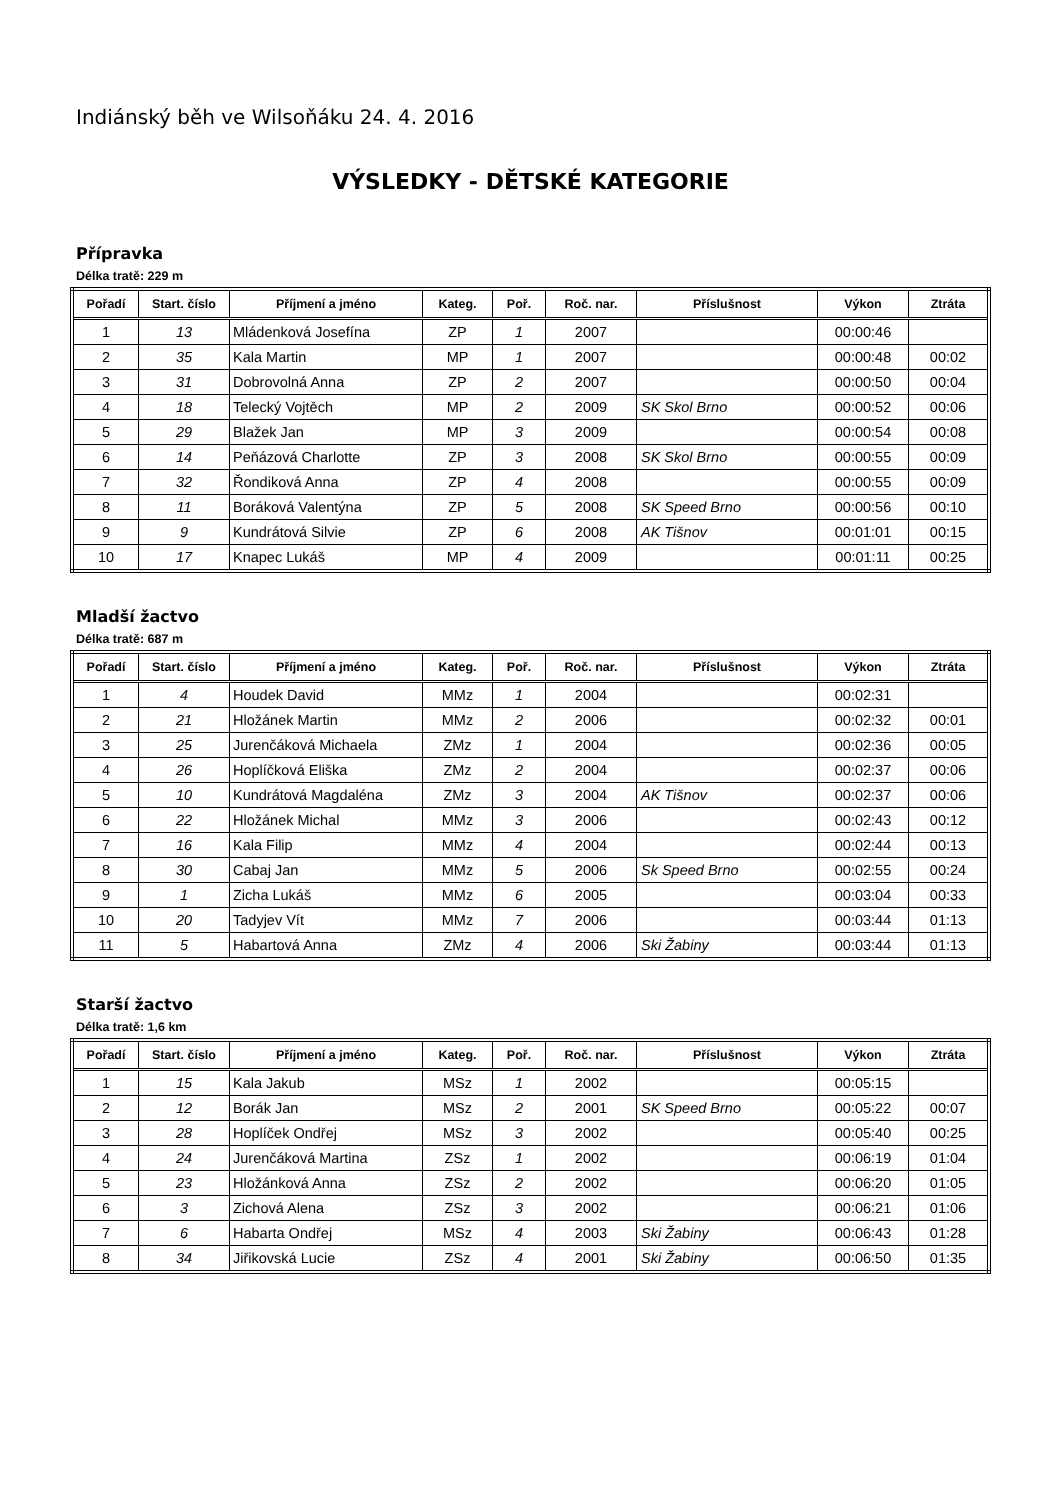Indiánský běh ve Wilsoňáku 24. 4. 2016
VÝSLEDKY - DĚTSKÉ KATEGORIE
Přípravka
Délka tratě: 229 m
| Pořadí | Start. číslo | Příjmení a jméno | Kateg. | Poř. | Roč. nar. | Příslušnost | Výkon | Ztráta |
| --- | --- | --- | --- | --- | --- | --- | --- | --- |
| 1 | 13 | Mládenková Josefína | ZP | 1 | 2007 | | 00:00:46 | |
| 2 | 35 | Kala Martin | MP | 1 | 2007 | | 00:00:48 | 00:02 |
| 3 | 31 | Dobrovolná Anna | ZP | 2 | 2007 | | 00:00:50 | 00:04 |
| 4 | 18 | Telecký Vojtěch | MP | 2 | 2009 | SK Skol Brno | 00:00:52 | 00:06 |
| 5 | 29 | Blažek Jan | MP | 3 | 2009 | | 00:00:54 | 00:08 |
| 6 | 14 | Peňázová Charlotte | ZP | 3 | 2008 | SK Skol Brno | 00:00:55 | 00:09 |
| 7 | 32 | Řondiková Anna | ZP | 4 | 2008 | | 00:00:55 | 00:09 |
| 8 | 11 | Boráková Valentýna | ZP | 5 | 2008 | SK Speed Brno | 00:00:56 | 00:10 |
| 9 | 9 | Kundrátová Silvie | ZP | 6 | 2008 | AK Tišnov | 00:01:01 | 00:15 |
| 10 | 17 | Knapec Lukáš | MP | 4 | 2009 | | 00:01:11 | 00:25 |
Mladší žactvo
Délka tratě: 687 m
| Pořadí | Start. číslo | Příjmení a jméno | Kateg. | Poř. | Roč. nar. | Příslušnost | Výkon | Ztráta |
| --- | --- | --- | --- | --- | --- | --- | --- | --- |
| 1 | 4 | Houdek David | MMz | 1 | 2004 | | 00:02:31 | |
| 2 | 21 | Hložánek Martin | MMz | 2 | 2006 | | 00:02:32 | 00:01 |
| 3 | 25 | Jurenčáková Michaela | ZMz | 1 | 2004 | | 00:02:36 | 00:05 |
| 4 | 26 | Hoplíčková Eliška | ZMz | 2 | 2004 | | 00:02:37 | 00:06 |
| 5 | 10 | Kundrátová Magdaléna | ZMz | 3 | 2004 | AK Tišnov | 00:02:37 | 00:06 |
| 6 | 22 | Hložánek Michal | MMz | 3 | 2006 | | 00:02:43 | 00:12 |
| 7 | 16 | Kala Filip | MMz | 4 | 2004 | | 00:02:44 | 00:13 |
| 8 | 30 | Cabaj Jan | MMz | 5 | 2006 | Sk Speed Brno | 00:02:55 | 00:24 |
| 9 | 1 | Zicha Lukáš | MMz | 6 | 2005 | | 00:03:04 | 00:33 |
| 10 | 20 | Tadyjev Vít | MMz | 7 | 2006 | | 00:03:44 | 01:13 |
| 11 | 5 | Habartová Anna | ZMz | 4 | 2006 | Ski Žabiny | 00:03:44 | 01:13 |
Starší žactvo
Délka tratě: 1,6 km
| Pořadí | Start. číslo | Příjmení a jméno | Kateg. | Poř. | Roč. nar. | Příslušnost | Výkon | Ztráta |
| --- | --- | --- | --- | --- | --- | --- | --- | --- |
| 1 | 15 | Kala Jakub | MSz | 1 | 2002 | | 00:05:15 | |
| 2 | 12 | Borák Jan | MSz | 2 | 2001 | SK Speed Brno | 00:05:22 | 00:07 |
| 3 | 28 | Hoplíček Ondřej | MSz | 3 | 2002 | | 00:05:40 | 00:25 |
| 4 | 24 | Jurenčáková Martina | ZSz | 1 | 2002 | | 00:06:19 | 01:04 |
| 5 | 23 | Hložánková Anna | ZSz | 2 | 2002 | | 00:06:20 | 01:05 |
| 6 | 3 | Zichová Alena | ZSz | 3 | 2002 | | 00:06:21 | 01:06 |
| 7 | 6 | Habarta Ondřej | MSz | 4 | 2003 | Ski Žabiny | 00:06:43 | 01:28 |
| 8 | 34 | Jiřikovská Lucie | ZSz | 4 | 2001 | Ski Žabiny | 00:06:50 | 01:35 |